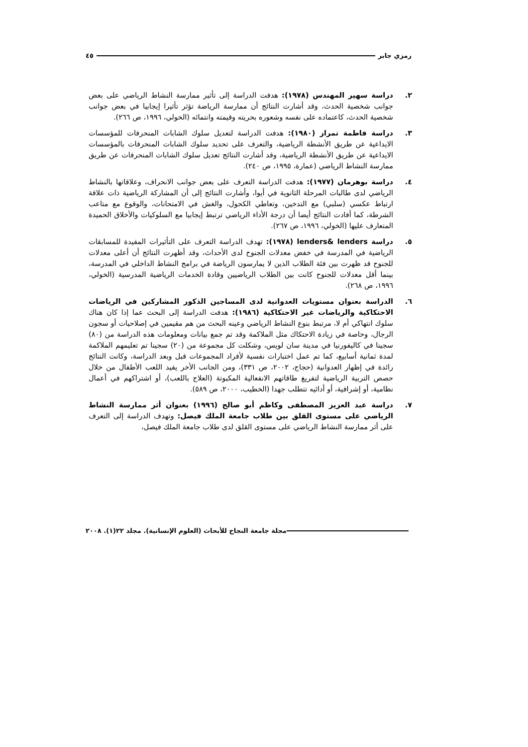رمزي جابر ٤٥
٢. دراسة سهير المهندس (١٩٧٨): هدفت الدراسة إلى تأثير ممارسة النشاط الرياضي على بعض جوانب شخصية الحدث، وقد أشارت النتائج أن ممارسة الرياضة تؤثر تأثيرا إيجابيا في بعض جوانب شخصية الحدث، كاعتماده على نفسه وشعوره بحريته وقيمته وانتمائه (الخولي، ١٩٩٦، ص ٢٦٦).
٣. دراسة فاطمة تمراز (١٩٨٠): هدفت الدراسة لتعديل سلوك الشابات المنحرفات للمؤسسات الايداعية عن طريق الأنشطة الرياضية، والتعرف على تحديد سلوك الشابات المنحرفات بالمؤسسات الايداعية عن طريق الأنشطة الرياضية، وقد أشارت النتائج تعديل سلوك الشابات المنحرفات عن طريق ممارسة النشاط الرياضي (عمارة، ١٩٩٥، ص ٢٤٠).
٤. دراسة بوهرمان (١٩٧٧): هدفت الدراسة التعرف على بعض جوانب الانحراف، وعلاقاتها بالنشاط الرياضي لدى طالبات المرحلة الثانوية في أيوا، وأشارت النتائج إلى أن المشاركة الرياضية ذات علاقة ارتباط عكسي (سلبي) مع التدخين، وتعاطي الكحول، والغش في الامتحانات، والوقوع مع متاعب الشرطة، كما أفادت النتائج أيضا أن درجة الأداء الرياضي ترتبط إيجابيا مع السلوكيات والأخلاق الحميدة المتعارف عليها (الخولي، ١٩٩٦، ص ٢٦٧).
٥. دراسة lenders& lenders (١٩٧٨): تهدف الدراسة التعرف على التأثيرات المفيدة للمسابقات الرياضية في المدرسة في خفض معدلات الجنوح لدى الأحداث، وقد أظهرت النتائج أن أعلى معدلات للجنوح قد ظهرت بين فئة الطلاب الذين لا يمارسون الرياضة في برامج النشاط الداخلي في المدرسة، بينما أقل معدلات للجنوح كانت بين الطلاب الرياضيين وقادة الخدمات الرياضية المدرسية (الخولي، ١٩٩٦، ص ٢٦٨).
٦. الدراسة بعنوان مستويات العدوانية لدى المساجين الذكور المشاركين في الرياضات الاحتكاكية والرياضات غير الاحتكاكية (١٩٨٦): هدفت الدراسة إلى البحث عما إذا كان هناك سلوك انتهاكي أم لا، مرتبط بنوع النشاط الرياضي وعينه البحث من هم مقيمين في إصلاحيات أو سجون الرجال، وخاصة في زيادة الاحتكاك مثل الملاكمة وقد تم جمع بيانات ومعلومات هذه الدراسة من (٨٠) سجينا في كاليفورنيا في مدينة سان لويس، وشكلت كل مجموعة من (٢٠) سجينا تم تعليمهم الملاكمة لمدة ثمانية أسابيع، كما تم عمل اختبارات نفسية لأفراد المجموعات قبل وبعد الدراسة، وكانت النتائج رائدة في إظهار العدوانية (حجاج، ٢٠٠٢، ص ٣٣١)، ومن الجانب الأخر يفيد اللعب الأطفال من خلال حصص التربية الرياضية لتفريغ طاقاتهم الانفعالية المكبوتة (العلاج باللعب)، أو اشتراكهم في أعمال نظامية، أو إشرافية، أو أدائيه تتطلب جهدا (الخطيب، ٢٠٠٠، ص ٥٨٩).
٧. دراسة عبد العزيز المصطفى وكاظم أبو صالح (١٩٩٦) بعنوان أثر ممارسة النشاط الرياضي على مستوى القلق بين طلاب جامعة الملك فيصل: وتهدف الدراسة إلى التعرف على أثر ممارسة النشاط الرياضي على مستوى القلق لدى طلاب جامعة الملك فيصل،
مجلة جامعة النجاح للأبحاث (العلوم الإنسانية). مجلد ٢٢(١). ٢٠٠٨